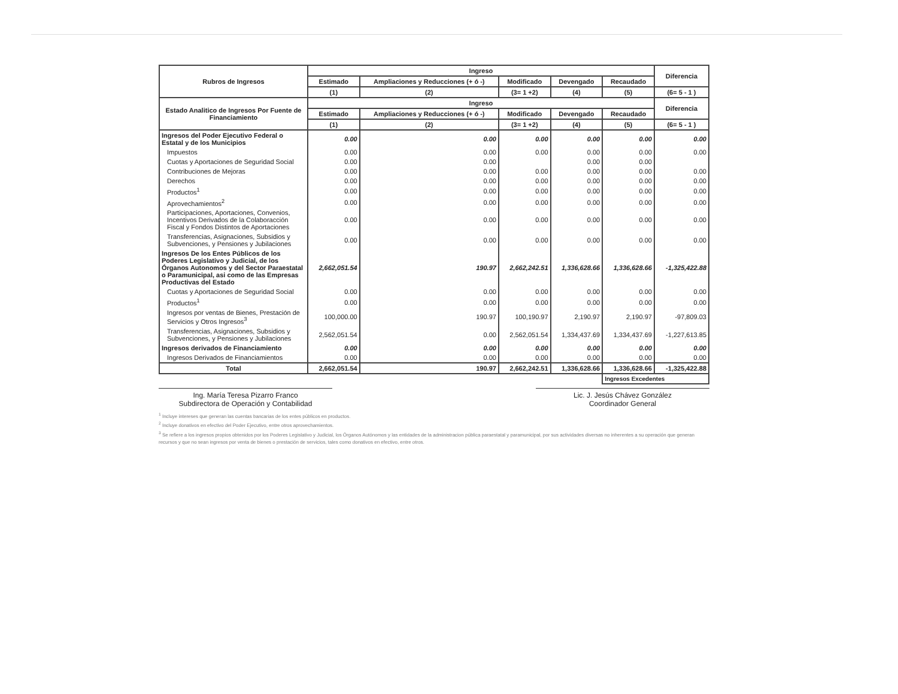| Rubros de Ingresos | Ingreso | | | | | Diferencia |
| --- | --- | --- | --- | --- | --- | --- |
| | Estimado | Ampliaciones y Reducciones (+ ó -) | Modificado | Devengado | Recaudado | |
| | (1) | (2) | (3= 1 +2) | (4) | (5) | (6= 5 - 1 ) |
| Estado Analitico de Ingresos Por Fuente de Financiamiento | Ingreso | | | | | Diferencia |
| | Estimado | Ampliaciones y Reducciones (+ ó -) | Modificado | Devengado | Recaudado | |
| | (1) | (2) | (3= 1 +2) | (4) | (5) | (6= 5 - 1 ) |
| Ingresos del Poder Ejecutivo Federal o Estatal y de los Municipios | 0.00 | 0.00 | 0.00 | 0.00 | 0.00 | 0.00 |
| Impuestos | 0.00 | 0.00 | 0.00 | 0.00 | 0.00 | 0.00 |
| Cuotas y Aportaciones de Seguridad Social | 0.00 | 0.00 | | 0.00 | 0.00 | |
| Contribuciones de Mejoras | 0.00 | 0.00 | 0.00 | 0.00 | 0.00 | 0.00 |
| Derechos | 0.00 | 0.00 | 0.00 | 0.00 | 0.00 | 0.00 |
| Productos<sup>1</sup> | 0.00 | 0.00 | 0.00 | 0.00 | 0.00 | 0.00 |
| Aprovechamientos<sup>2</sup> | 0.00 | 0.00 | 0.00 | 0.00 | 0.00 | 0.00 |
| Participaciones, Aportaciones, Convenios, Incentivos Derivados de la Colaboracción Fiscal y Fondos Distintos de Aportaciones | 0.00 | 0.00 | 0.00 | 0.00 | 0.00 | 0.00 |
| Transferencias, Asignaciones, Subsidios y Subvenciones, y Pensiones y Jubilaciones | 0.00 | 0.00 | 0.00 | 0.00 | 0.00 | 0.00 |
| Ingresos De los Entes Públicos de los Poderes Legislativo y Judicial, de los Órganos Autonomos y del Sector Paraestatal o Paramunicipal, asi como de las Empresas Productivas del Estado | 2,662,051.54 | 190.97 | 2,662,242.51 | 1,336,628.66 | 1,336,628.66 | -1,325,422.88 |
| Cuotas y Aportaciones de Seguridad Social | 0.00 | 0.00 | 0.00 | 0.00 | 0.00 | 0.00 |
| Productos<sup>1</sup> | 0.00 | 0.00 | 0.00 | 0.00 | 0.00 | 0.00 |
| Ingresos por ventas de Bienes, Prestación de Servicios y Otros Ingresos<sup>3</sup> | 100,000.00 | 190.97 | 100,190.97 | 2,190.97 | 2,190.97 | -97,809.03 |
| Transferencias, Asignaciones, Subsidios y Subvenciones, y Pensiones y Jubilaciones | 2,562,051.54 | 0.00 | 2,562,051.54 | 1,334,437.69 | 1,334,437.69 | -1,227,613.85 |
| Ingresos derivados de Financiamiento | 0.00 | 0.00 | 0.00 | 0.00 | 0.00 | 0.00 |
| Ingresos Derivados de Financiamientos | 0.00 | 0.00 | 0.00 | 0.00 | 0.00 | 0.00 |
| Total | 2,662,051.54 | 190.97 | 2,662,242.51 | 1,336,628.66 | 1,336,628.66 | -1,325,422.88 |
| | | | | | Ingresos Excedentes | |
Ing. María Teresa Pizarro Franco
Subdirectora de Operación y Contabilidad
Lic. J. Jesús Chávez González
Coordinador General
<sup>1</sup> Incluye intereses que generan las cuentas bancarias de los entes públicos en productos.
<sup>2</sup> Incluye donativos en efectivo del Poder Ejecutivo, entre otros aprovechamientos.
<sup>3</sup> Se refiere a los ingresos propios obtenidos por los Poderes Legislativo y Judicial, los Órganos Autónomos y las entidades de la administracion pública paraestatal y paramunicipal, por sus actividades diversas no inherentes a su operación que generan recursos y que no sean ingresos por venta de bienes o prestación de servicios, tales como donativos en efectivo, entre otros.